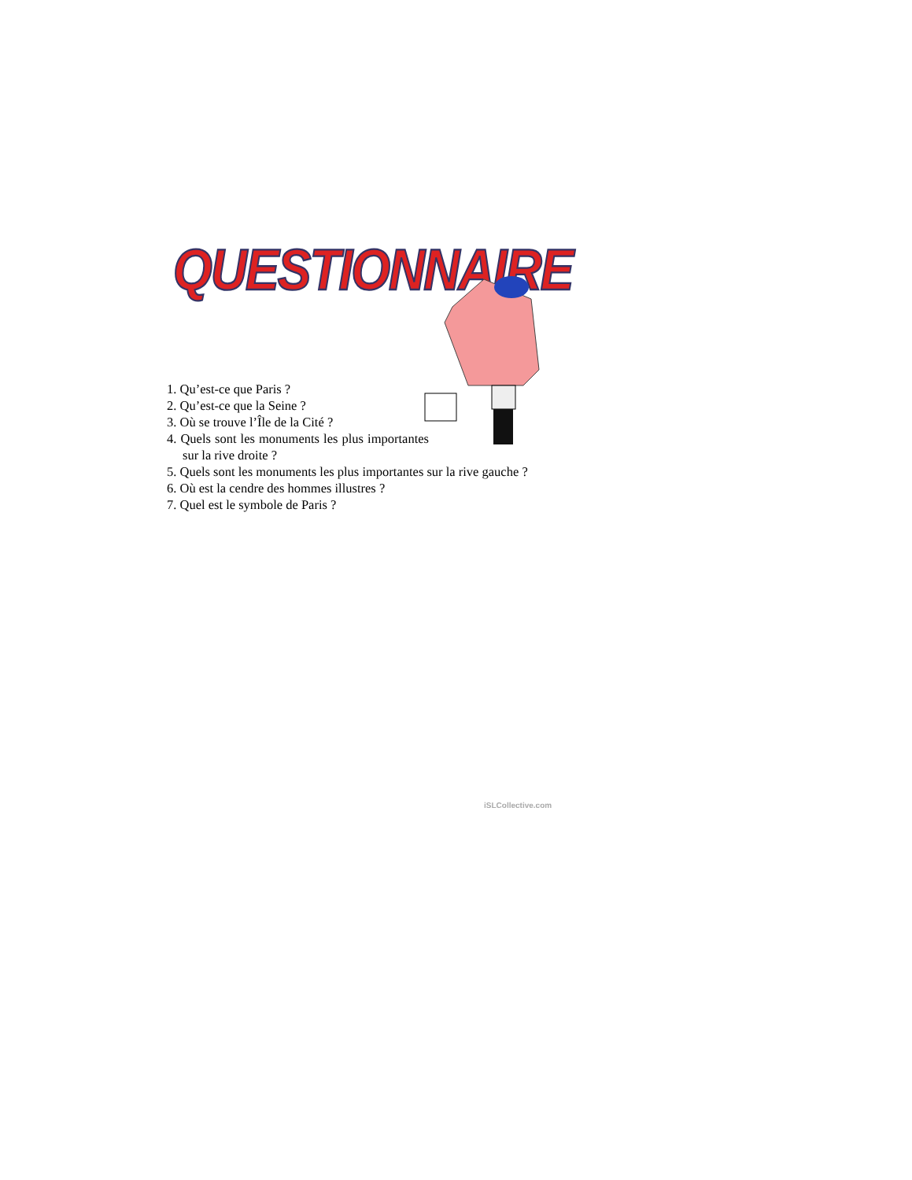QUESTIONNAIRE
1. Qu’est-ce que Paris ?
2. Qu’est-ce que la Seine ?
3. Où se trouve l’Île de la Cité ?
4. Quels sont les monuments les plus importantes sur la rive droite ?
5. Quels sont les monuments les plus importantes sur la rive gauche ?
6. Où est la cendre des hommes illustres ?
7. Quel est le symbole de Paris ?
iSLCollective.com